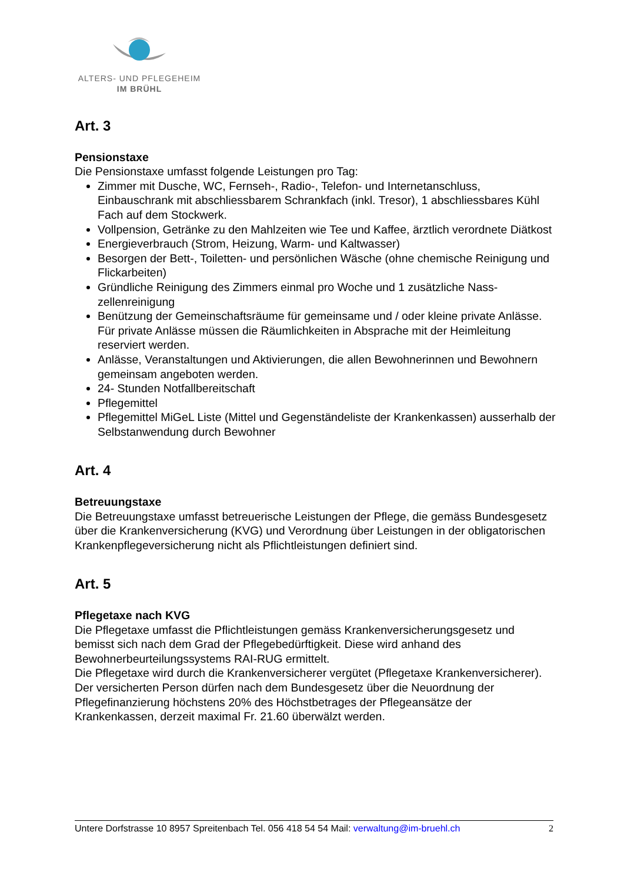ALTERS- UND PFLEGEHEIM
IM BRÜHL
Art. 3
Pensionstaxe
Die Pensionstaxe umfasst folgende Leistungen pro Tag:
Zimmer mit Dusche, WC, Fernseh-, Radio-, Telefon- und Internetanschluss, Einbauschrank mit abschliessbarem Schrankfach (inkl. Tresor), 1 abschliessbares Kühl Fach auf dem Stockwerk.
Vollpension, Getränke zu den Mahlzeiten wie Tee und Kaffee, ärztlich verordnete Diätkost
Energieverbrauch (Strom, Heizung, Warm- und Kaltwasser)
Besorgen der Bett-, Toiletten- und persönlichen Wäsche (ohne chemische Reinigung und Flickarbeiten)
Gründliche Reinigung des Zimmers einmal pro Woche und 1 zusätzliche Nass-zellenreinigung
Benützung der Gemeinschaftsräume für gemeinsame und / oder kleine private Anlässe. Für private Anlässe müssen die Räumlichkeiten in Absprache mit der Heimleitung reserviert werden.
Anlässe, Veranstaltungen und Aktivierungen, die allen Bewohnerinnen und Bewohnern gemeinsam angeboten werden.
24- Stunden Notfallbereitschaft
Pflegemittel
Pflegemittel MiGeL Liste (Mittel und Gegenständeliste der Krankenkassen) ausserhalb der Selbstanwendung durch Bewohner
Art. 4
Betreuungstaxe
Die Betreuungstaxe umfasst betreuerische Leistungen der Pflege, die gemäss Bundesgesetz über die Krankenversicherung (KVG) und Verordnung über Leistungen in der obligatorischen Krankenpflegeversicherung nicht als Pflichtleistungen definiert sind.
Art. 5
Pflegetaxe nach KVG
Die Pflegetaxe umfasst die Pflichtleistungen gemäss Krankenversicherungsgesetz und bemisst sich nach dem Grad der Pflegebedürftigkeit. Diese wird anhand des Bewohnerbeurteilungssystems RAI-RUG ermittelt.
Die Pflegetaxe wird durch die Krankenversicherer vergütet (Pflegetaxe Krankenversicherer). Der versicherten Person dürfen nach dem Bundesgesetz über die Neuordnung der Pflegefinanzierung höchstens 20% des Höchstbetrages der Pflegeansätze der Krankenkassen, derzeit maximal Fr. 21.60 überwälzt werden.
Untere Dorfstrasse 10 8957 Spreitenbach Tel. 056 418 54 54 Mail: verwaltung@im-bruehl.ch 2